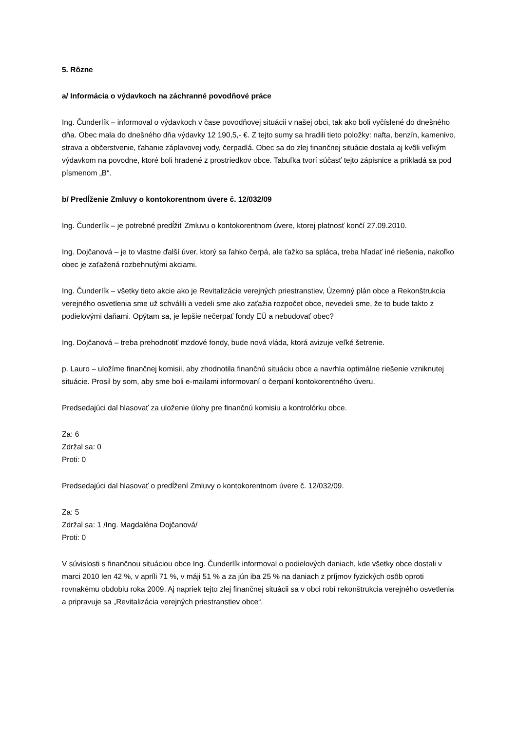5. Rôzne
a/ Informácia o výdavkoch na záchranné povodňové práce
Ing. Čunderlík – informoval o výdavkoch v čase povodňovej situácii v našej obci, tak ako boli vyčíslené do dnešného dňa. Obec mala do dnešného dňa výdavky 12 190,5,- €. Z tejto sumy sa hradili tieto položky: nafta, benzín, kamenivo, strava a občerstvenie, ťahanie záplavovej vody, čerpadlá. Obec sa do zlej finančnej situácie dostala aj kvôli veľkým výdavkom na povodne, ktoré boli hradené z prostriedkov obce. Tabuľka tvorí súčasť tejto zápisnice a prikladá sa pod písmenom „B“.
b/ Predĺženie Zmluvy o kontokorentnom úvere č. 12/032/09
Ing. Čunderlík – je potrebné predĺžiť Zmluvu o kontokorentnom úvere, ktorej platnosť končí 27.09.2010.
Ing. Dojčanová – je to vlastne ďalší úver, ktorý sa ľahko čerpá, ale ťažko sa spláca, treba hľadať iné riešenia, nakoľko obec je zaťažená rozbehnutými akciami.
Ing. Čunderlík – všetky tieto akcie ako je Revitalizácie verejných priestranstiev, Územný plán obce a Rekonštrukcia verejného osvetlenia sme už schválili a vedeli sme ako zaťažia rozpočet obce, nevedeli sme, že to bude takto z podielovými daňami. Opýtam sa, je lepšie nečerpať fondy EÚ a nebudovať obec?
Ing. Dojčanová – treba prehodnotiť mzdové fondy, bude nová vláda, ktorá avizuje veľké šetrenie.
p. Lauro – uložíme finančnej komisii, aby zhodnotila finančnú situáciu obce a navrhla optimálne riešenie vzniknutej situácie. Prosil by som, aby sme boli e-mailami informovaní o čerpaní kontokorentného úveru.
Predsedajúci dal hlasovať za uloženie úlohy pre finančnú komisiu a kontrolórku obce.
Za: 6
Zdržal sa: 0
Proti: 0
Predsedajúci dal hlasovať o predĺžení Zmluvy o kontokorentnom úvere č. 12/032/09.
Za: 5
Zdržal sa: 1 /Ing. Magdaléna Dojčanová/
Proti: 0
V súvislosti s finančnou situáciou obce Ing. Čunderlík informoval o podielových daniach, kde všetky obce dostali v marci 2010 len 42 %, v apríli 71 %, v máji 51 % a za jún iba 25 % na daniach z príjmov fyzických osôb oproti rovnakému obdobiu roka 2009. Aj napriek tejto zlej finančnej situácii sa v obci robí rekonštrukcia verejného osvetlenia a pripravuje sa „Revitalizácia verejných priestranstiev obce“.